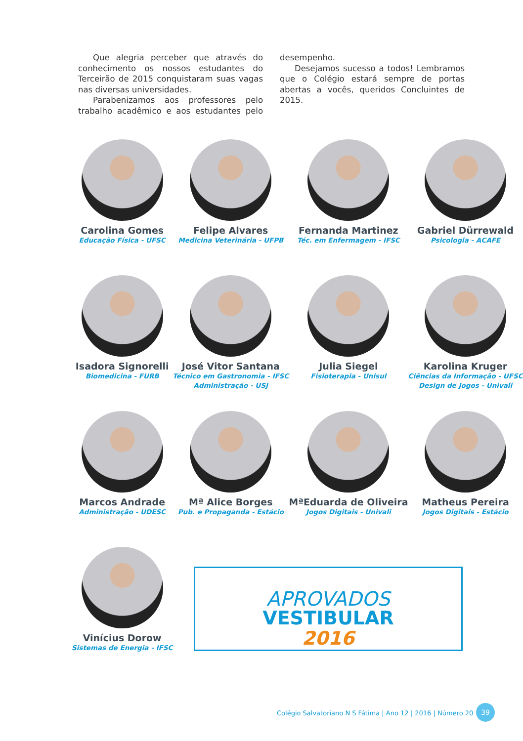Que alegria perceber que através do conhecimento os nossos estudantes do Terceirão de 2015 conquistaram suas vagas nas diversas universidades.
Parabenizamos aos professores pelo trabalho acadêmico e aos estudantes pelo desempenho.
Desejamos sucesso a todos! Lembramos que o Colégio estará sempre de portas abertas a vocês, queridos Concluintes de 2015.
Carolina Gomes
Educação Física - UFSC
Felipe Alvares
Medicina Veterinária - UFPB
Fernanda Martinez
Téc. em Enfermagem - IFSC
Gabriel Dürrewald
Psicologia - ACAFE
Isadora Signorelli
Biomedicina - FURB
José Vitor Santana
Técnico em Gastronomia - IFSC
Administração - USJ
Julia Siegel
Fisioterapia - Unisul
Karolina Kruger
Ciências da Informação - UFSC
Design de Jogos - Univali
Marcos Andrade
Administração - UDESC
Mª Alice Borges
Pub. e Propaganda - Estácio
MªEduarda de Oliveira
Jogos Digitais - Univali
Matheus Pereira
Jogos Digitais - Estácio
Vinícius Dorow
Sistemas de Energia - IFSC
APROVADOS
VESTIBULAR
2016
Colégio Salvatoriano N S Fátima | Ano 12 | 2016 | Número 20
39